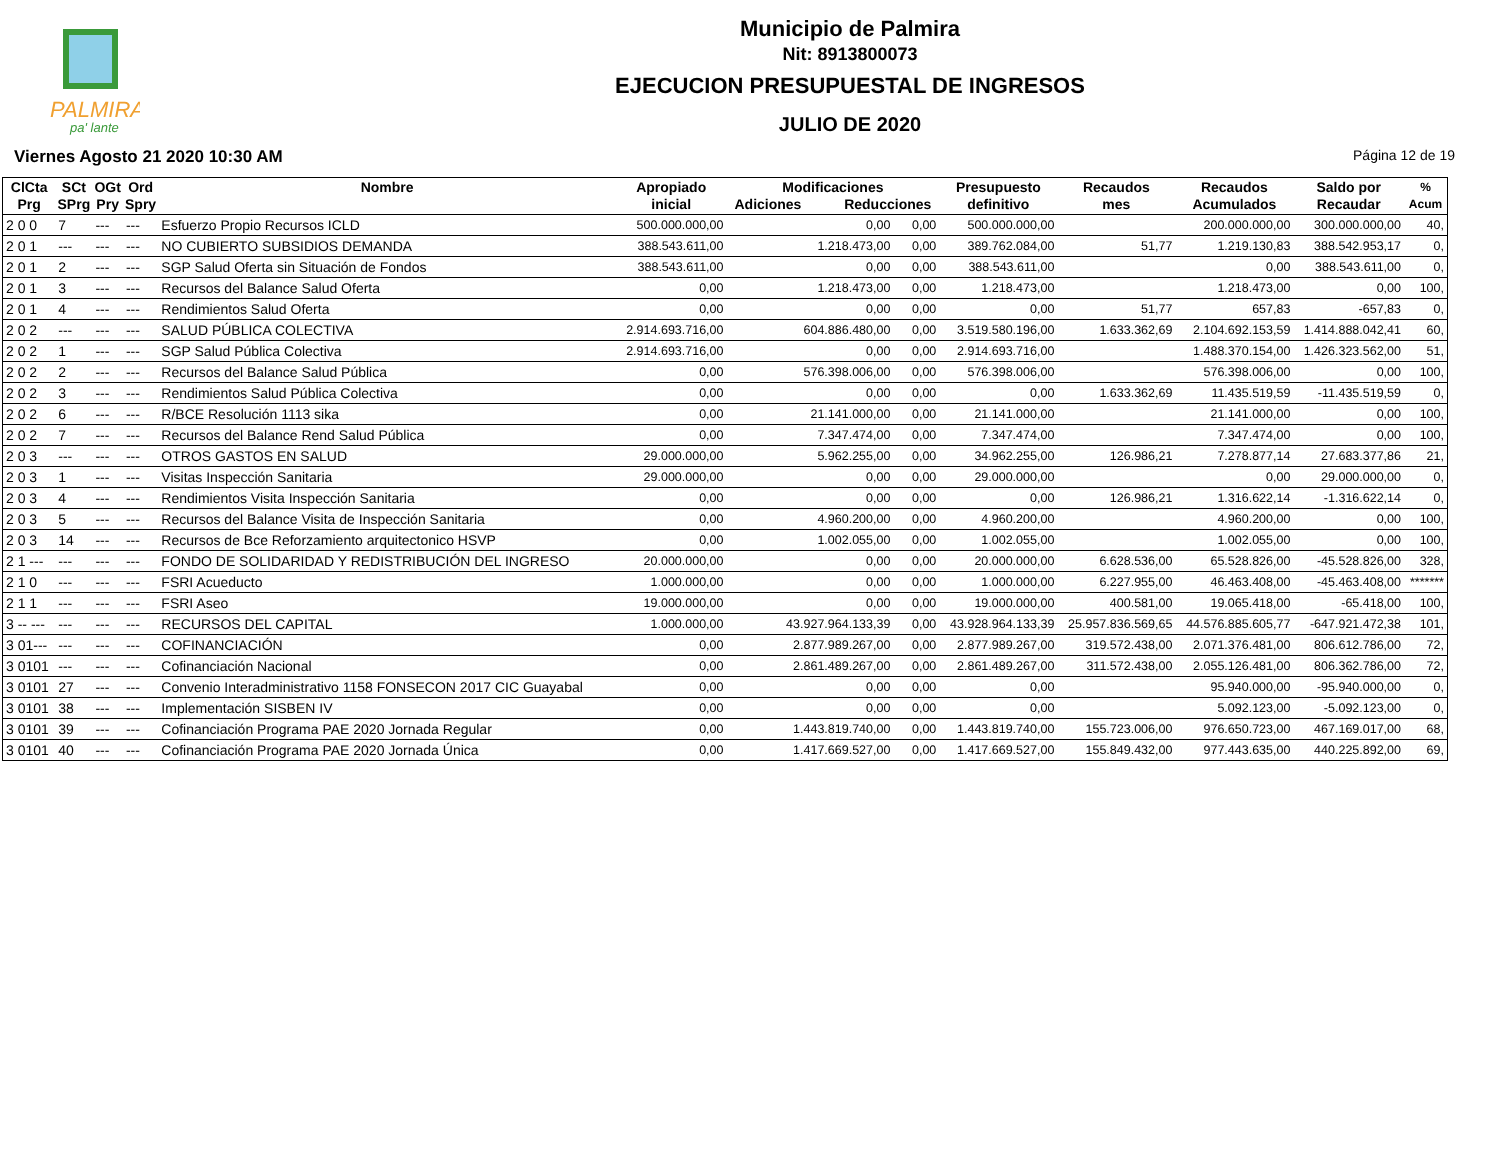PALMIRA
pa' lante
Municipio de Palmira
Nit: 8913800073
EJECUCION PRESUPUESTAL DE INGRESOS
JULIO DE 2020
Viernes Agosto 21 2020 10:30 AM Página 12 de 19
| ClCta Prg | SCt SPrg | OGt Pry | Ord Spry | Nombre | Apropiado inicial | Modificaciones Adiciones Reducciones | | Presupuesto definitivo | Recaudos mes | Recaudos Acumulados | Saldo por Recaudar | % Acum |
| --- | --- | --- | --- | --- | --- | --- | --- | --- | --- | --- | --- | --- |
| 2 0 0 | 7 | --- | --- | Esfuerzo Propio Recursos ICLD | 500.000.000,00 | 0,00 | 0,00 | 500.000.000,00 | | 200.000.000,00 | 300.000.000,00 | 40, |
| 2 0 1 | --- | --- | --- | NO CUBIERTO SUBSIDIOS DEMANDA | 388.543.611,00 | 1.218.473,00 | 0,00 | 389.762.084,00 | 51,77 | 1.219.130,83 | 388.542.953,17 | 0, |
| 2 0 1 | 2 | --- | --- | SGP Salud Oferta sin Situación de Fondos | 388.543.611,00 | 0,00 | 0,00 | 388.543.611,00 | | 0,00 | 388.543.611,00 | 0, |
| 2 0 1 | 3 | --- | --- | Recursos del Balance Salud Oferta | 0,00 | 1.218.473,00 | 0,00 | 1.218.473,00 | | 1.218.473,00 | 0,00 | 100, |
| 2 0 1 | 4 | --- | --- | Rendimientos Salud Oferta | 0,00 | 0,00 | 0,00 | 0,00 | 51,77 | 657,83 | -657,83 | 0, |
| 2 0 2 | --- | --- | --- | SALUD PÚBLICA COLECTIVA | 2.914.693.716,00 | 604.886.480,00 | 0,00 | 3.519.580.196,00 | 1.633.362,69 | 2.104.692.153,59 | 1.414.888.042,41 | 60, |
| 2 0 2 | 1 | --- | --- | SGP Salud Pública Colectiva | 2.914.693.716,00 | 0,00 | 0,00 | 2.914.693.716,00 | | 1.488.370.154,00 | 1.426.323.562,00 | 51, |
| 2 0 2 | 2 | --- | --- | Recursos del Balance Salud Pública | 0,00 | 576.398.006,00 | 0,00 | 576.398.006,00 | | 576.398.006,00 | 0,00 | 100, |
| 2 0 2 | 3 | --- | --- | Rendimientos Salud Pública Colectiva | 0,00 | 0,00 | 0,00 | 0,00 | 1.633.362,69 | 11.435.519,59 | -11.435.519,59 | 0, |
| 2 0 2 | 6 | --- | --- | R/BCE Resolución 1113 sika | 0,00 | 21.141.000,00 | 0,00 | 21.141.000,00 | | 21.141.000,00 | 0,00 | 100, |
| 2 0 2 | 7 | --- | --- | Recursos del Balance Rend Salud Pública | 0,00 | 7.347.474,00 | 0,00 | 7.347.474,00 | | 7.347.474,00 | 0,00 | 100, |
| 2 0 3 | --- | --- | --- | OTROS GASTOS EN SALUD | 29.000.000,00 | 5.962.255,00 | 0,00 | 34.962.255,00 | 126.986,21 | 7.278.877,14 | 27.683.377,86 | 21, |
| 2 0 3 | 1 | --- | --- | Visitas Inspección Sanitaria | 29.000.000,00 | 0,00 | 0,00 | 29.000.000,00 | | 0,00 | 29.000.000,00 | 0, |
| 2 0 3 | 4 | --- | --- | Rendimientos Visita Inspección Sanitaria | 0,00 | 0,00 | 0,00 | 0,00 | 126.986,21 | 1.316.622,14 | -1.316.622,14 | 0, |
| 2 0 3 | 5 | --- | --- | Recursos del Balance Visita de Inspección Sanitaria | 0,00 | 4.960.200,00 | 0,00 | 4.960.200,00 | | 4.960.200,00 | 0,00 | 100, |
| 2 0 3 | 14 | --- | --- | Recursos de Bce Reforzamiento arquitectonico HSVP | 0,00 | 1.002.055,00 | 0,00 | 1.002.055,00 | | 1.002.055,00 | 0,00 | 100, |
| 2 1 --- | --- | --- | --- | FONDO DE SOLIDARIDAD Y REDISTRIBUCIÓN DEL INGRESO | 20.000.000,00 | 0,00 | 0,00 | 20.000.000,00 | 6.628.536,00 | 65.528.826,00 | -45.528.826,00 | 328, |
| 2 1 0 | --- | --- | --- | FSRI Acueducto | 1.000.000,00 | 0,00 | 0,00 | 1.000.000,00 | 6.227.955,00 | 46.463.408,00 | -45.463.408,00 | ******* |
| 2 1 1 | --- | --- | --- | FSRI Aseo | 19.000.000,00 | 0,00 | 0,00 | 19.000.000,00 | 400.581,00 | 19.065.418,00 | -65.418,00 | 100, |
| 3 -- --- | --- | --- | --- | RECURSOS DEL CAPITAL | 1.000.000,00 | 43.927.964.133,39 | 0,00 | 43.928.964.133,39 | 25.957.836.569,65 | 44.576.885.605,77 | -647.921.472,38 | 101, |
| 3 01--- | --- | --- | --- | COFINANCIACIÓN | 0,00 | 2.877.989.267,00 | 0,00 | 2.877.989.267,00 | 319.572.438,00 | 2.071.376.481,00 | 806.612.786,00 | 72, |
| 3 0101 | --- | --- | --- | Cofinanciación Nacional | 0,00 | 2.861.489.267,00 | 0,00 | 2.861.489.267,00 | 311.572.438,00 | 2.055.126.481,00 | 806.362.786,00 | 72, |
| 3 0101 | 27 | --- | --- | Convenio Interadministrativo 1158 FONSECON 2017 CIC Guayabal | 0,00 | 0,00 | 0,00 | 0,00 | | 95.940.000,00 | -95.940.000,00 | 0, |
| 3 0101 | 38 | --- | --- | Implementación SISBEN IV | 0,00 | 0,00 | 0,00 | 0,00 | | 5.092.123,00 | -5.092.123,00 | 0, |
| 3 0101 | 39 | --- | --- | Cofinanciación Programa PAE 2020 Jornada Regular | 0,00 | 1.443.819.740,00 | 0,00 | 1.443.819.740,00 | 155.723.006,00 | 976.650.723,00 | 467.169.017,00 | 68, |
| 3 0101 | 40 | --- | --- | Cofinanciación Programa PAE 2020 Jornada Única | 0,00 | 1.417.669.527,00 | 0,00 | 1.417.669.527,00 | 155.849.432,00 | 977.443.635,00 | 440.225.892,00 | 69, |